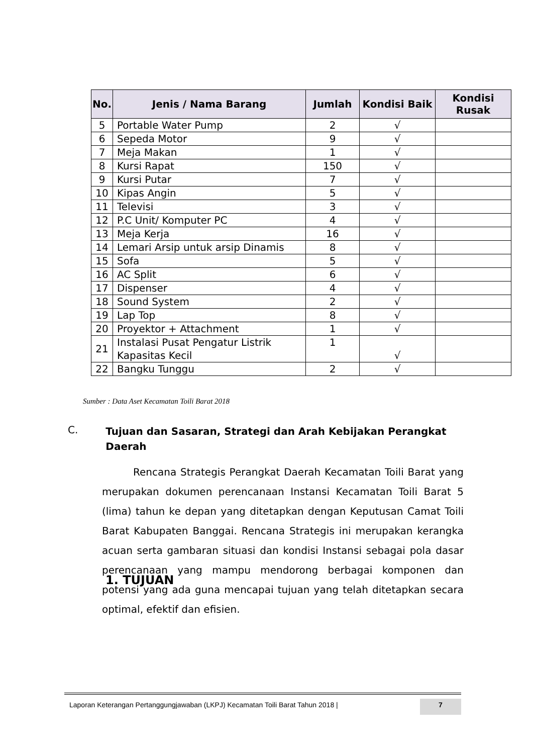| No. | Jenis / Nama Barang | Jumlah | Kondisi Baik | Kondisi Rusak |
| --- | --- | --- | --- | --- |
| 5 | Portable Water Pump | 2 | √ | |
| 6 | Sepeda Motor | 9 | √ | |
| 7 | Meja Makan | 1 | √ | |
| 8 | Kursi Rapat | 150 | √ | |
| 9 | Kursi Putar | 7 | √ | |
| 10 | Kipas Angin | 5 | √ | |
| 11 | Televisi | 3 | √ | |
| 12 | P.C Unit/ Komputer PC | 4 | √ | |
| 13 | Meja Kerja | 16 | √ | |
| 14 | Lemari Arsip untuk arsip Dinamis | 8 | √ | |
| 15 | Sofa | 5 | √ | |
| 16 | AC Split | 6 | √ | |
| 17 | Dispenser | 4 | √ | |
| 18 | Sound System | 2 | √ | |
| 19 | Lap Top | 8 | √ | |
| 20 | Proyektor + Attachment | 1 | √ | |
| 21 | Instalasi Pusat Pengatur Listrik Kapasitas Kecil | 1 | √ | |
| 22 | Bangku Tunggu | 2 | √ | |
Sumber : Data Aset Kecamatan Toili Barat 2018
C. Tujuan dan Sasaran, Strategi dan Arah Kebijakan Perangkat Daerah
Rencana Strategis Perangkat Daerah Kecamatan Toili Barat yang merupakan dokumen perencanaan Instansi Kecamatan Toili Barat 5 (lima) tahun ke depan yang ditetapkan dengan Keputusan Camat Toili Barat Kabupaten Banggai. Rencana Strategis ini merupakan kerangka acuan serta gambaran situasi dan kondisi Instansi sebagai pola dasar perencanaan yang mampu mendorong berbagai komponen dan potensi yang ada guna mencapai tujuan yang telah ditetapkan secara optimal, efektif dan efisien.
1. TUJUAN
Laporan Keterangan Pertanggungjawaban (LKPJ) Kecamatan Toili Barat Tahun 2018 | 7